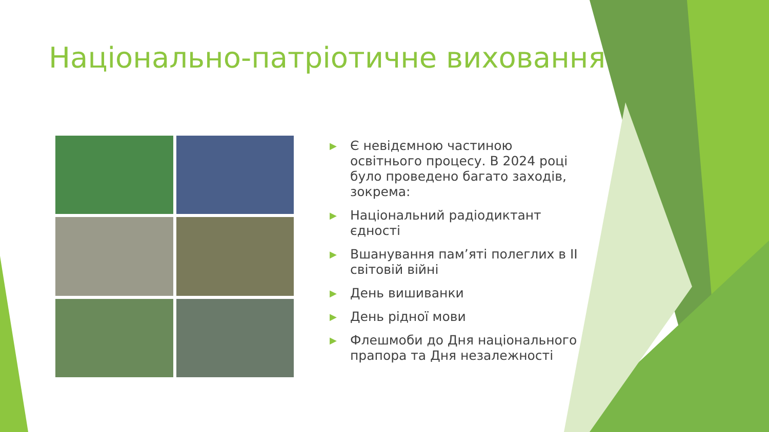Національно-патріотичне виховання
▶ Є невідємною частиною освітнього процесу. В 2024 році було проведено багато заходів, зокрема:
▶ Національний радіодиктант єдності
▶ Вшанування пам’яті полеглих в ІІ світовій війні
▶ День вишиванки
▶ День рідної мови
▶ Флешмоби до Дня національного прапора та Дня незалежності